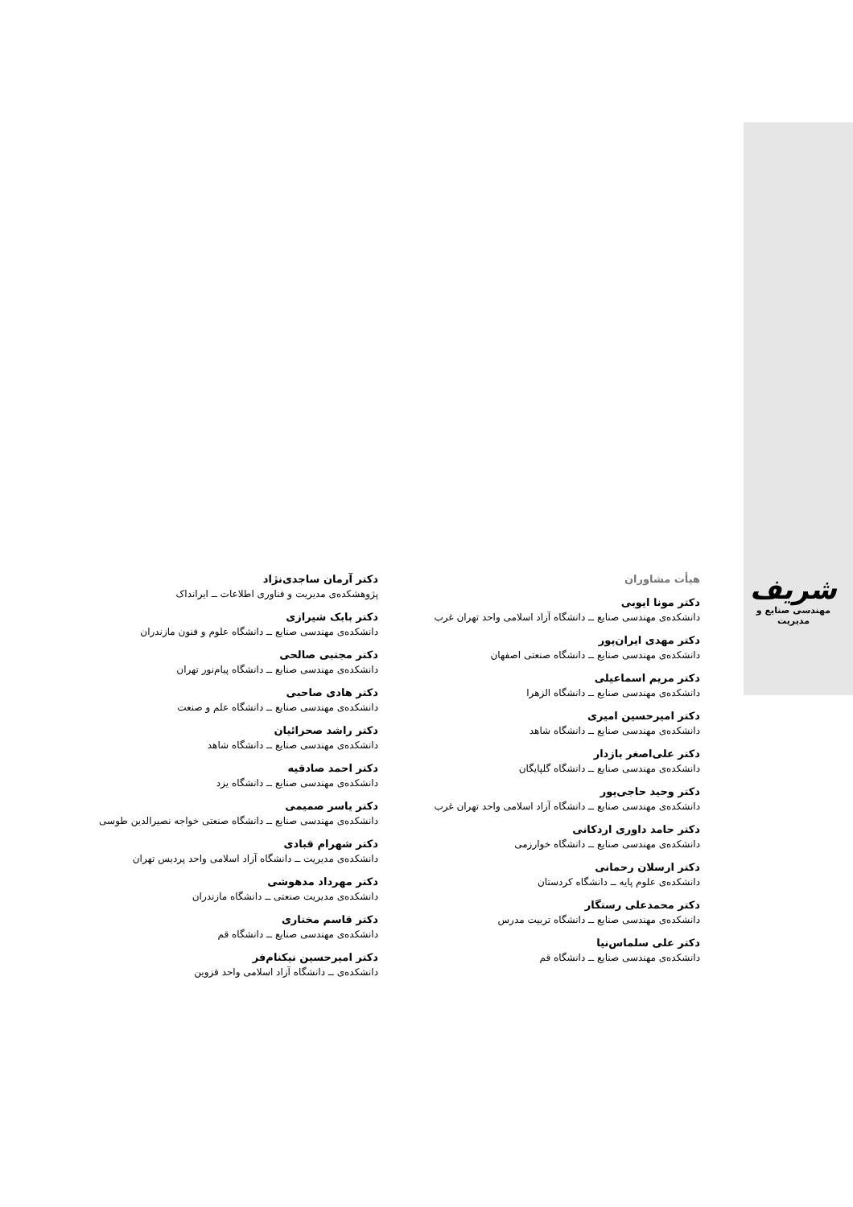شریف
مهندسی صنایع و مدیریت
هیأت مشاوران
دکتر مونا ایوبی
دانشکده‌ی مهندسی صنایع ــ دانشگاه آزاد اسلامی واحد تهران غرب
دکتر مهدی ایران‌پور
دانشکده‌ی مهندسی صنایع ــ دانشگاه صنعتی اصفهان
دکتر مریم اسماعیلی
دانشکده‌ی مهندسی صنایع ــ دانشگاه الزهرا
دکتر امیرحسین امیری
دانشکده‌ی مهندسی صنایع ــ دانشگاه شاهد
دکتر علی‌اصغر بازدار
دانشکده‌ی مهندسی صنایع ــ دانشگاه گلپایگان
دکتر وحید حاجی‌پور
دانشکده‌ی مهندسی صنایع ــ دانشگاه آزاد اسلامی واحد تهران غرب
دکتر حامد داوری اردکانی
دانشکده‌ی مهندسی صنایع ــ دانشگاه خوارزمی
دکتر ارسلان رحمانی
دانشکده‌ی علوم پایه ــ دانشگاه کردستان
دکتر محمدعلی رستگار
دانشکده‌ی مهندسی صنایع ــ دانشگاه تربیت مدرس
دکتر علی سلماس‌نیا
دانشکده‌ی مهندسی صنایع ــ دانشگاه قم
دکتر آرمان ساجدی‌نژاد
پژوهشکده‌ی مدیریت و فناوری اطلاعات ــ ایرانداک
دکتر بابک شیرازی
دانشکده‌ی مهندسی صنایع ــ دانشگاه علوم و فنون مازندران
دکتر مجتبی صالحی
دانشکده‌ی مهندسی صنایع ــ دانشگاه پیام‌نور تهران
دکتر هادی صاحبی
دانشکده‌ی مهندسی صنایع ــ دانشگاه علم و صنعت
دکتر راشد صحرائیان
دانشکده‌ی مهندسی صنایع ــ دانشگاه شاهد
دکتر احمد صادقیه
دانشکده‌ی مهندسی صنایع ــ دانشگاه یزد
دکتر یاسر صمیمی
دانشکده‌ی مهندسی صنایع ــ دانشگاه صنعتی خواجه نصیرالدین طوسی
دکتر شهرام قبادی
دانشکده‌ی مدیریت ــ دانشگاه آزاد اسلامی واحد پردیس تهران
دکتر مهرداد مدهوشی
دانشکده‌ی مدیریت صنعتی ــ دانشگاه مازندران
دکتر قاسم مختاری
دانشکده‌ی مهندسی صنایع ــ دانشگاه قم
دکتر امیرحسین نیکنام‌فر
دانشکده‌ی ــ دانشگاه آزاد اسلامی واحد قزوین